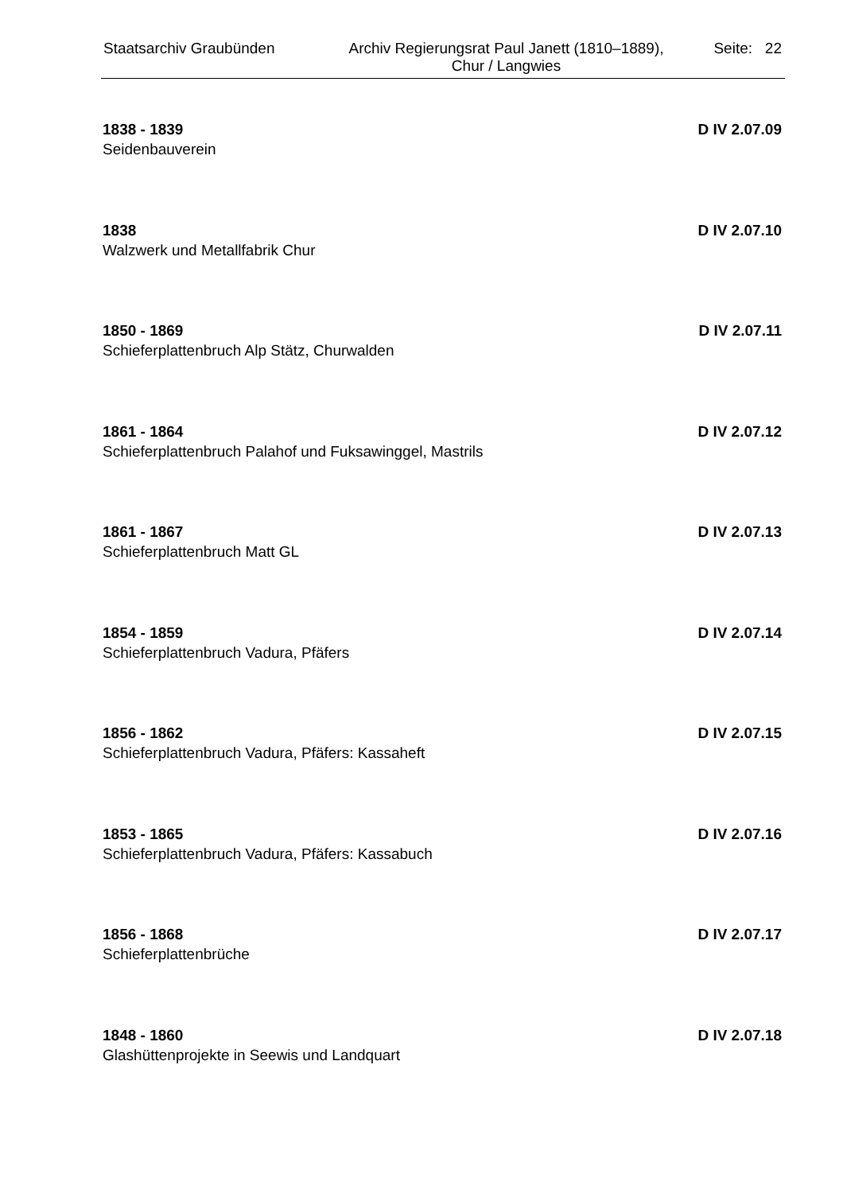Staatsarchiv Graubünden Archiv Regierungsrat Paul Janett (1810–1889),
Chur / Langwies
Seite: 22
1838 - 1839 D IV 2.07.09
Seidenbauverein
1838 D IV 2.07.10
Walzwerk und Metallfabrik Chur
1850 - 1869 D IV 2.07.11
Schieferplattenbruch Alp Stätz, Churwalden
1861 - 1864 D IV 2.07.12
Schieferplattenbruch Palahof und Fuksawinggel, Mastrils
1861 - 1867 D IV 2.07.13
Schieferplattenbruch Matt GL
1854 - 1859 D IV 2.07.14
Schieferplattenbruch Vadura, Pfäfers
1856 - 1862 D IV 2.07.15
Schieferplattenbruch Vadura, Pfäfers: Kassaheft
1853 - 1865 D IV 2.07.16
Schieferplattenbruch Vadura, Pfäfers: Kassabuch
1856 - 1868 D IV 2.07.17
Schieferplattenbrüche
1848 - 1860 D IV 2.07.18
Glashüttenprojekte in Seewis und Landquart